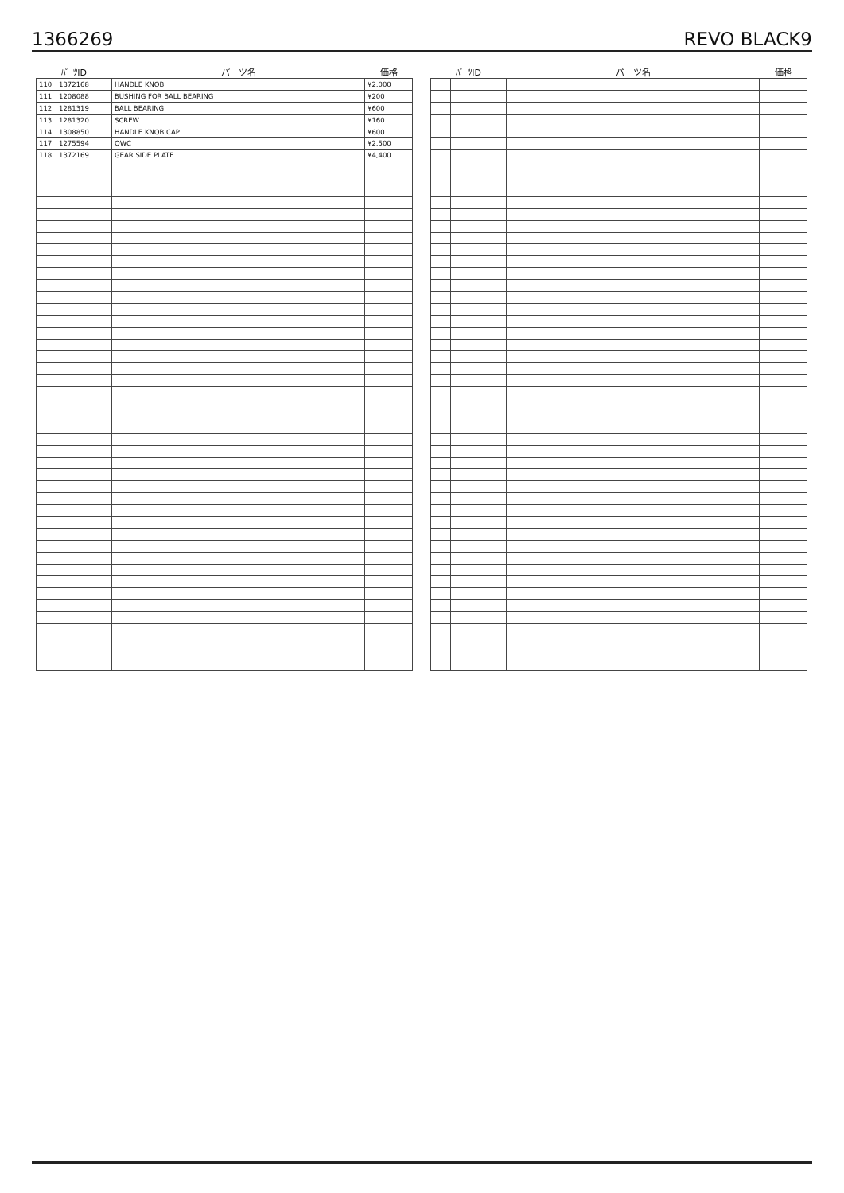1366269 REVO BLACK9
| ﾊﾟｰﾂID | | パーツ名 | 価格 |
| --- | --- | --- | --- |
| 110 | 1372168 | HANDLE KNOB | ¥2,000 |
| 111 | 1208088 | BUSHING FOR BALL BEARING | ¥200 |
| 112 | 1281319 | BALL BEARING | ¥600 |
| 113 | 1281320 | SCREW | ¥160 |
| 114 | 1308850 | HANDLE KNOB CAP | ¥600 |
| 117 | 1275594 | OWC | ¥2,500 |
| 118 | 1372169 | GEAR SIDE PLATE | ¥4,400 |
| ﾊﾟｰﾂID | | パーツ名 | 価格 |
| --- | --- | --- | --- |